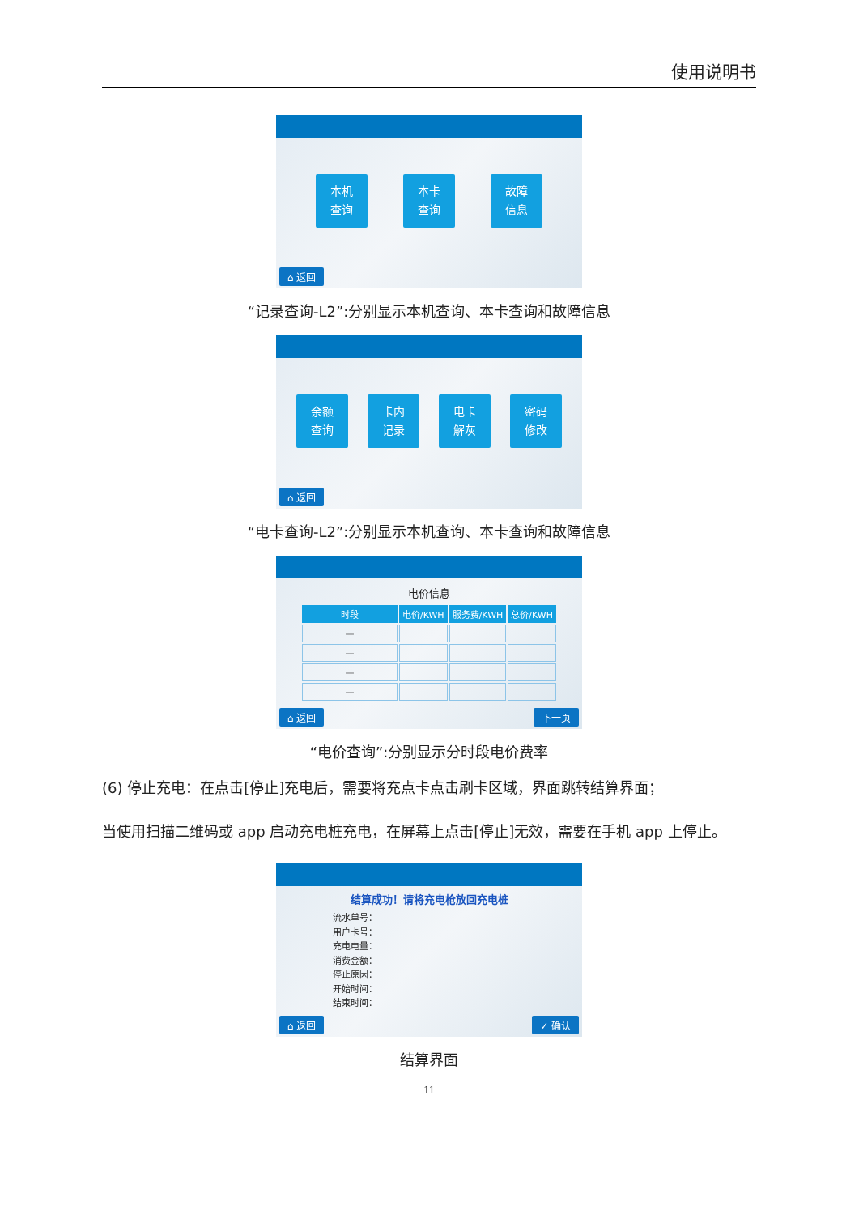使用说明书
本机
查询
本卡
查询
故障
信息
⌂ 返回
“记录查询-L2”:分别显示本机查询、本卡查询和故障信息
余额
查询
卡内
记录
电卡
解灰
密码
修改
⌂ 返回
“电卡查询-L2”:分别显示本机查询、本卡查询和故障信息
电价信息
| 时段 | 电价/KWH | 服务费/KWH | 总价/KWH |
| --- | --- | --- | --- |
| — | | | |
| — | | | |
| — | | | |
| — | | | |
⌂ 返回 下一页
“电价查询”:分别显示分时段电价费率
(6) 停止充电：在点击[停止]充电后，需要将充点卡点击刷卡区域，界面跳转结算界面；
当使用扫描二维码或 app 启动充电桩充电，在屏幕上点击[停止]无效，需要在手机 app 上停止。
结算成功！请将充电枪放回充电桩
流水单号：
用户卡号：
充电电量：
消费金额：
停止原因：
开始时间：
结束时间：
⌂ 返回 ✓ 确认
结算界面
11